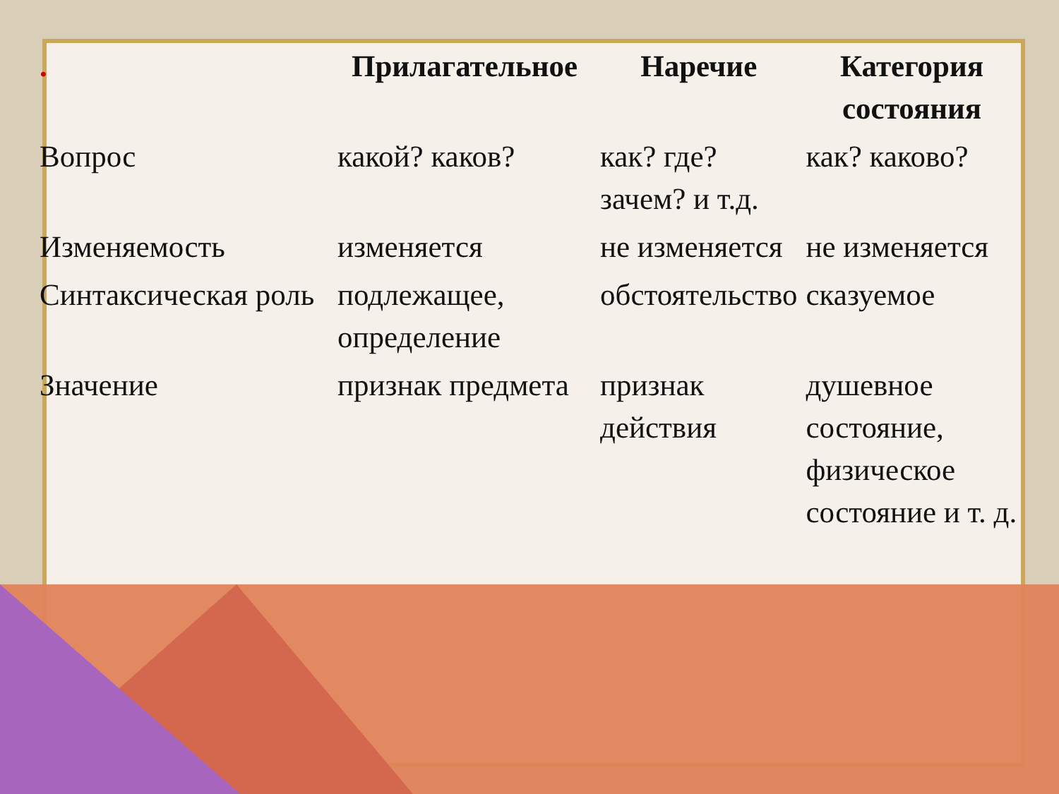| . | Прилагательное | Наречие | Категория состояния |
| --- | --- | --- | --- |
| Вопрос | какой? каков? | как? где? зачем? и т.д. | как? каково? |
| Изменяемость | изменяется | не изменяется | не изменяется |
| Синтаксическая роль | подлежащее, определение | обстоятельство | сказуемое |
| Значение | признак предмета | признак действия | душевное состояние, физическое состояние и т. д. |